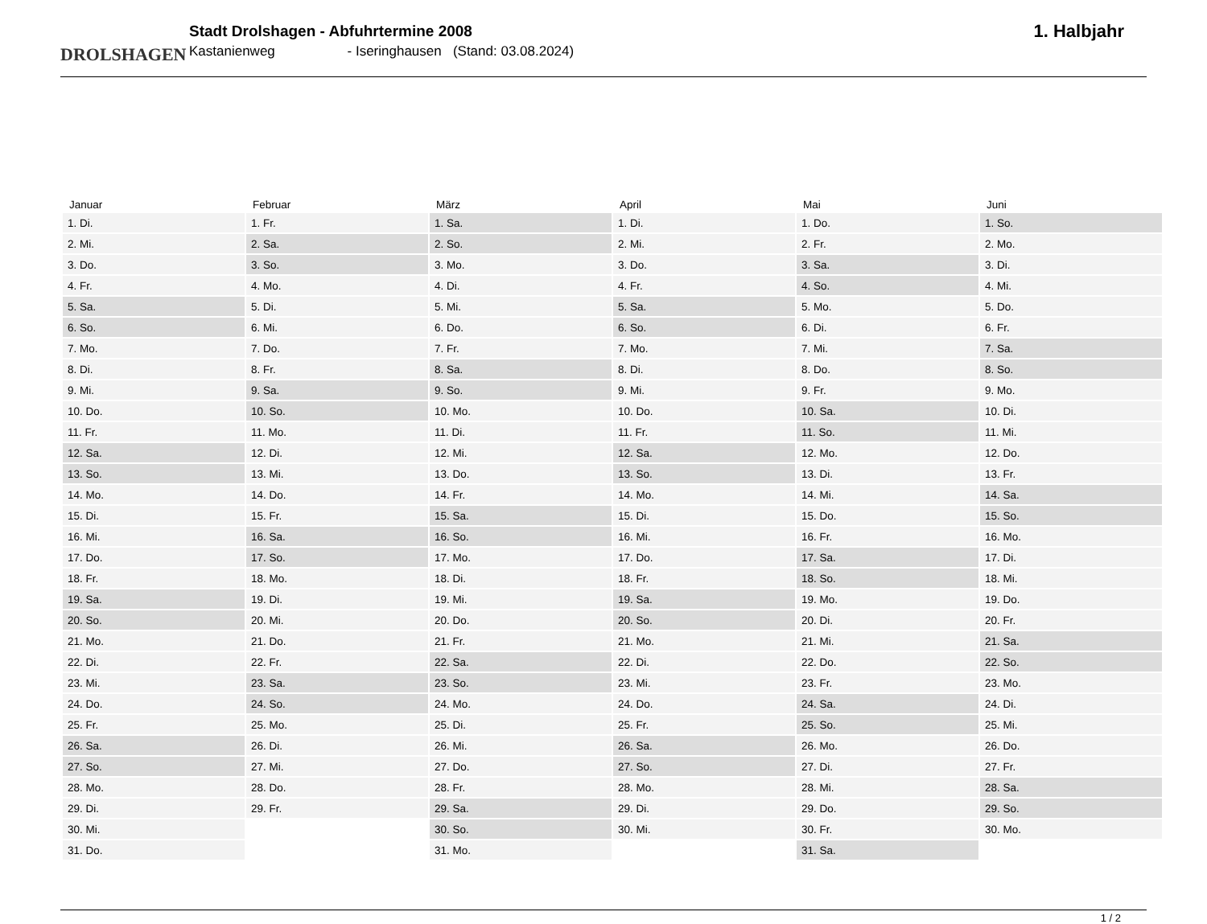DROLSHAGEN
Stadt Drolshagen - Abfuhrtermine 2008
Kastanienweg - Iseringhausen (Stand: 03.08.2024)
1. Halbjahr
| Januar | Februar | März | April | Mai | Juni |
| --- | --- | --- | --- | --- | --- |
| 1. Di. | 1. Fr. | 1. Sa. | 1. Di. | 1. Do. | 1. So. |
| 2. Mi. | 2. Sa. | 2. So. | 2. Mi. | 2. Fr. | 2. Mo. |
| 3. Do. | 3. So. | 3. Mo. | 3. Do. | 3. Sa. | 3. Di. |
| 4. Fr. | 4. Mo. | 4. Di. | 4. Fr. | 4. So. | 4. Mi. |
| 5. Sa. | 5. Di. | 5. Mi. | 5. Sa. | 5. Mo. | 5. Do. |
| 6. So. | 6. Mi. | 6. Do. | 6. So. | 6. Di. | 6. Fr. |
| 7. Mo. | 7. Do. | 7. Fr. | 7. Mo. | 7. Mi. | 7. Sa. |
| 8. Di. | 8. Fr. | 8. Sa. | 8. Di. | 8. Do. | 8. So. |
| 9. Mi. | 9. Sa. | 9. So. | 9. Mi. | 9. Fr. | 9. Mo. |
| 10. Do. | 10. So. | 10. Mo. | 10. Do. | 10. Sa. | 10. Di. |
| 11. Fr. | 11. Mo. | 11. Di. | 11. Fr. | 11. So. | 11. Mi. |
| 12. Sa. | 12. Di. | 12. Mi. | 12. Sa. | 12. Mo. | 12. Do. |
| 13. So. | 13. Mi. | 13. Do. | 13. So. | 13. Di. | 13. Fr. |
| 14. Mo. | 14. Do. | 14. Fr. | 14. Mo. | 14. Mi. | 14. Sa. |
| 15. Di. | 15. Fr. | 15. Sa. | 15. Di. | 15. Do. | 15. So. |
| 16. Mi. | 16. Sa. | 16. So. | 16. Mi. | 16. Fr. | 16. Mo. |
| 17. Do. | 17. So. | 17. Mo. | 17. Do. | 17. Sa. | 17. Di. |
| 18. Fr. | 18. Mo. | 18. Di. | 18. Fr. | 18. So. | 18. Mi. |
| 19. Sa. | 19. Di. | 19. Mi. | 19. Sa. | 19. Mo. | 19. Do. |
| 20. So. | 20. Mi. | 20. Do. | 20. So. | 20. Di. | 20. Fr. |
| 21. Mo. | 21. Do. | 21. Fr. | 21. Mo. | 21. Mi. | 21. Sa. |
| 22. Di. | 22. Fr. | 22. Sa. | 22. Di. | 22. Do. | 22. So. |
| 23. Mi. | 23. Sa. | 23. So. | 23. Mi. | 23. Fr. | 23. Mo. |
| 24. Do. | 24. So. | 24. Mo. | 24. Do. | 24. Sa. | 24. Di. |
| 25. Fr. | 25. Mo. | 25. Di. | 25. Fr. | 25. So. | 25. Mi. |
| 26. Sa. | 26. Di. | 26. Mi. | 26. Sa. | 26. Mo. | 26. Do. |
| 27. So. | 27. Mi. | 27. Do. | 27. So. | 27. Di. | 27. Fr. |
| 28. Mo. | 28. Do. | 28. Fr. | 28. Mo. | 28. Mi. | 28. Sa. |
| 29. Di. | 29. Fr. | 29. Sa. | 29. Di. | 29. Do. | 29. So. |
| 30. Mi. | | 30. So. | 30. Mi. | 30. Fr. | 30. Mo. |
| 31. Do. | | 31. Mo. | | 31. Sa. | |
1 / 2